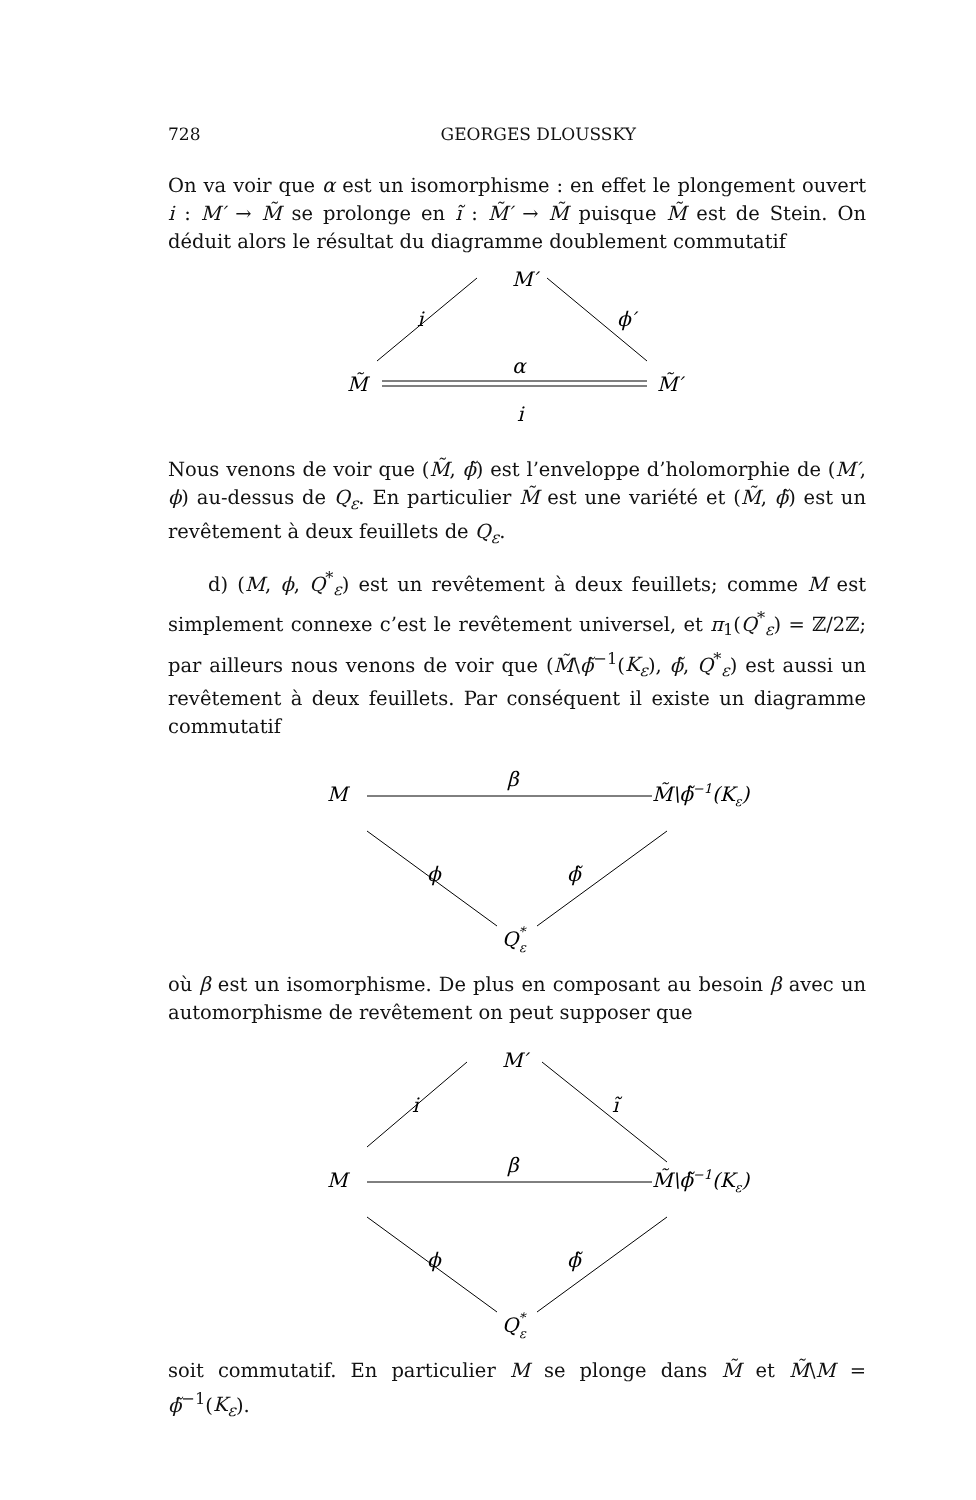728 GEORGES DLOUSSKY
On va voir que α est un isomorphisme : en effet le plongement ouvert i : M′ → M̃ se prolonge en ĩ : M̃′ → M̃ puisque M̃ est de Stein. On déduit alors le résultat du diagramme doublement commutatif
M′
i
ϕ′
M̃
M̃′
α
i
Nous venons de voir que (M̃, ϕ̃) est l’enveloppe d’holomorphie de (M′, ϕ) au-dessus de Q<sub>ε</sub>. En particulier M̃ est une variété et (M̃, ϕ̃) est un revêtement à deux feuillets de Q<sub>ε</sub>.
d) (M, ϕ, Q<sup>*</sup><sub>ε</sub>) est un revêtement à deux feuillets; comme M est simplement connexe c’est le revêtement universel, et π<sub>1</sub>(Q<sup>*</sup><sub>ε</sub>) = ℤ/2ℤ; par ailleurs nous venons de voir que (M̃\ϕ̃<sup>−1</sup>(K<sub>ε</sub>), ϕ̃, Q<sup>*</sup><sub>ε</sub>) est aussi un revêtement à deux feuillets. Par conséquent il existe un diagramme commutatif
M
β
M̃\ϕ̃−1(Kε)
ϕ
ϕ̃
Q*ε
où β est un isomorphisme. De plus en composant au besoin β avec un automorphisme de revêtement on peut supposer que
M′
i
ĩ
M
β
M̃\ϕ̃−1(Kε)
ϕ
ϕ̃
Q*ε
soit commutatif. En particulier M se plonge dans M̃ et M̃\M = ϕ̃<sup>−1</sup>(K<sub>ε</sub>).